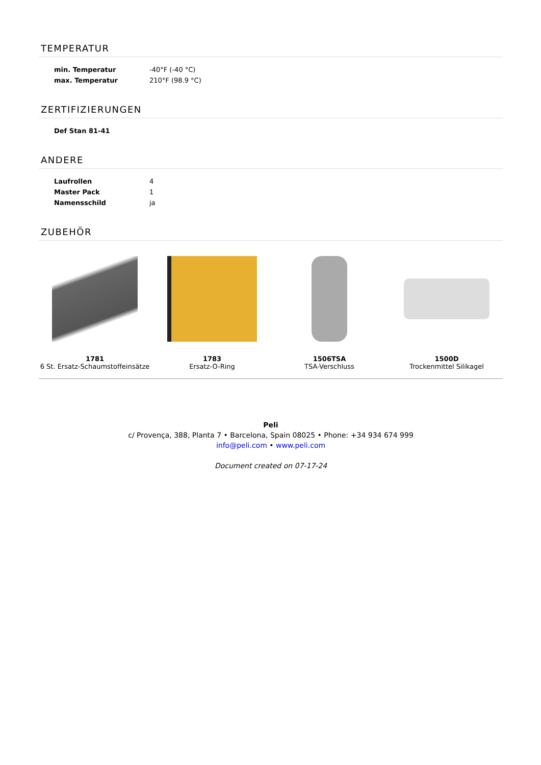TEMPERATUR
| min. Temperatur | -40°F (-40 °C) |
| max. Temperatur | 210°F (98.9 °C) |
ZERTIFIZIERUNGEN
| Def Stan 81-41 | |
ANDERE
| Laufrollen | 4 |
| Master Pack | 1 |
| Namensschild | ja |
ZUBEHÖR
1781
6 St. Ersatz-Schaumstoffeinsätze
1783
Ersatz-O-Ring
1506TSA
TSA-Verschluss
1500D
Trockenmittel Silikagel
Peli
c/ Provença, 388, Planta 7 • Barcelona, Spain 08025 • Phone: +34 934 674 999
info@peli.com • www.peli.com
Document created on 07-17-24